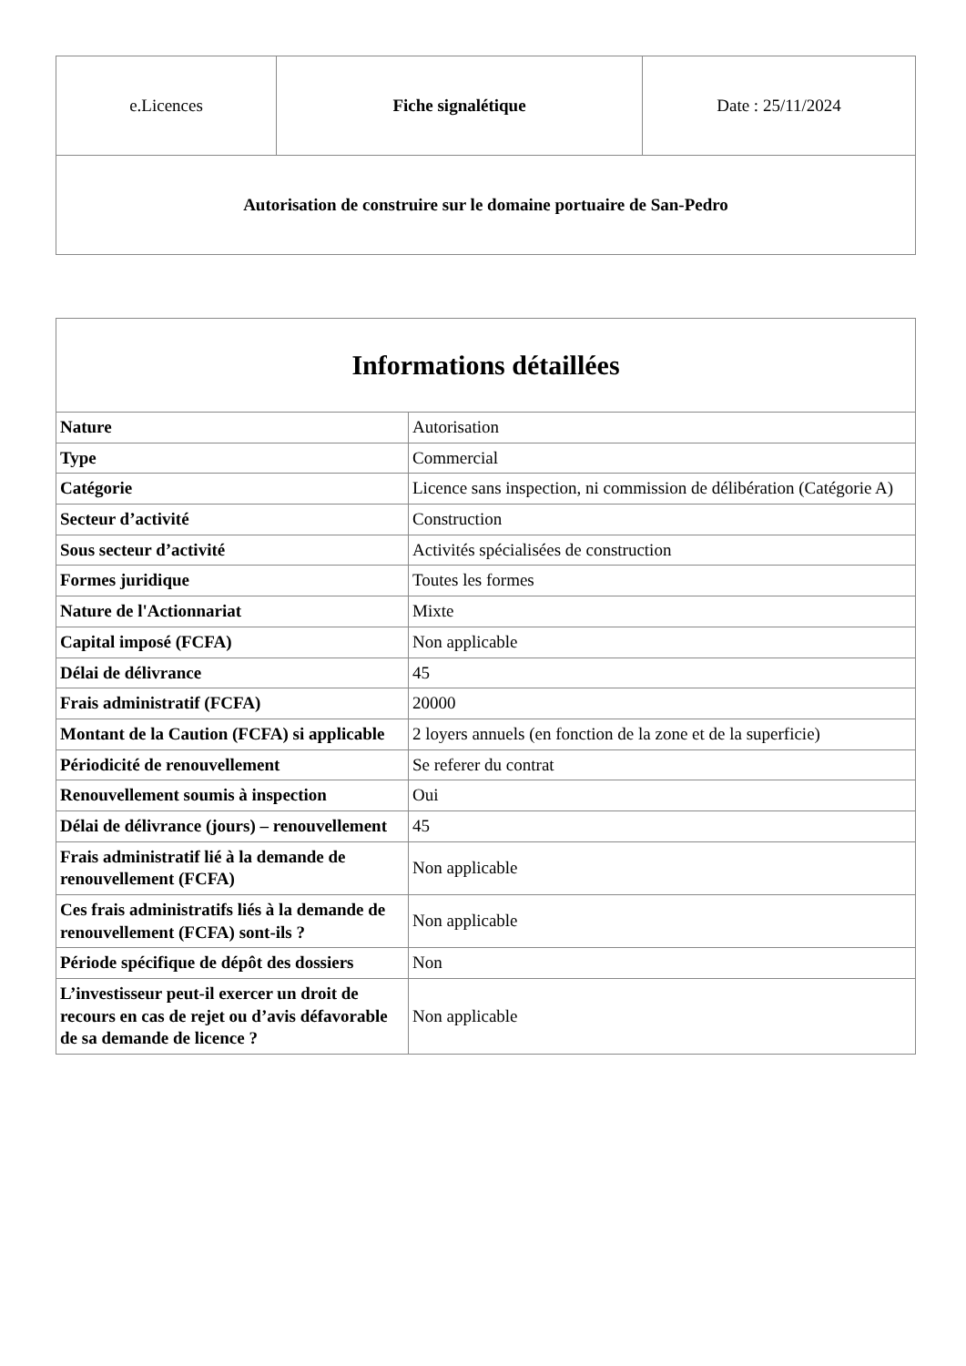| e.Licences | Fiche signalétique | Date : 25/11/2024 |
| Autorisation de construire sur le domaine portuaire de San-Pedro | | |
| Informations détaillées | |
| --- | --- |
| Nature | Autorisation |
| Type | Commercial |
| Catégorie | Licence sans inspection, ni commission de délibération (Catégorie A) |
| Secteur d’activité | Construction |
| Sous secteur d’activité | Activités spécialisées de construction |
| Formes juridique | Toutes les formes |
| Nature de l'Actionnariat | Mixte |
| Capital imposé (FCFA) | Non applicable |
| Délai de délivrance | 45 |
| Frais administratif (FCFA) | 20000 |
| Montant de la Caution (FCFA) si applicable | 2 loyers annuels (en fonction de la zone et de la superficie) |
| Périodicité de renouvellement | Se referer du contrat |
| Renouvellement soumis à inspection | Oui |
| Délai de délivrance (jours) – renouvellement | 45 |
| Frais administratif lié à la demande de renouvellement (FCFA) | Non applicable |
| Ces frais administratifs liés à la demande de renouvellement (FCFA) sont-ils ? | Non applicable |
| Période spécifique de dépôt des dossiers | Non |
| L’investisseur peut-il exercer un droit de recours en cas de rejet ou d’avis défavorable de sa demande de licence ? | Non applicable |